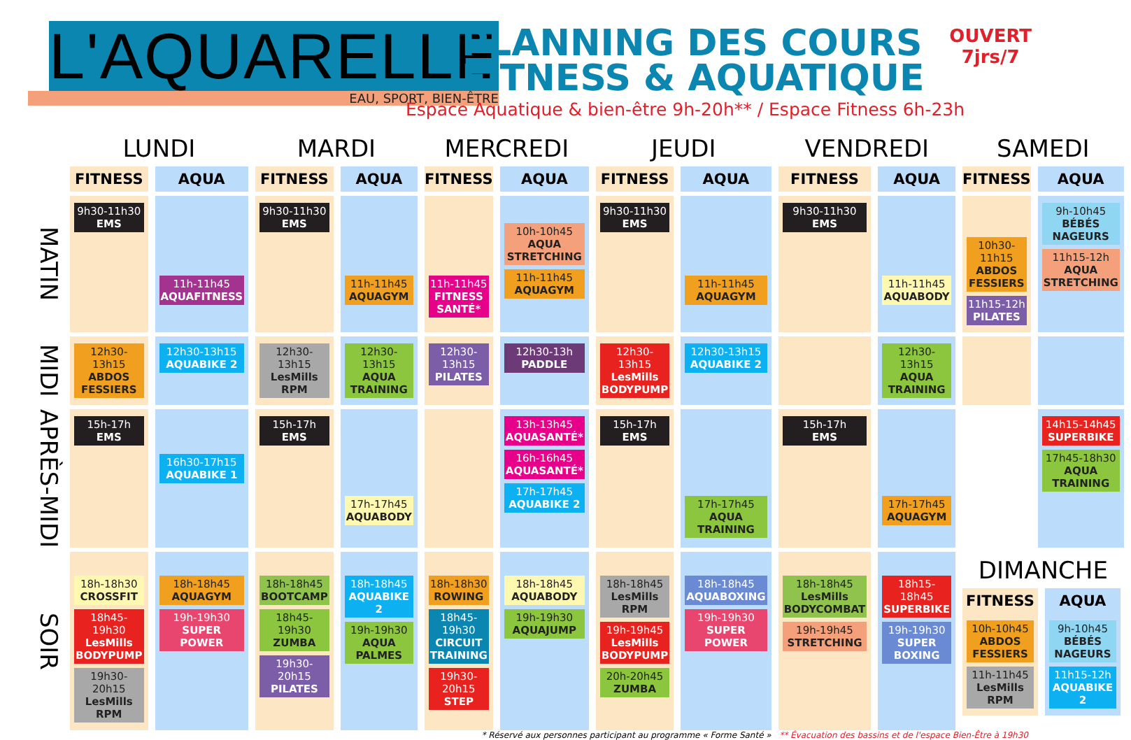L'AQUARELLE
EAU, SPORT, BIEN-ÊTRE
OUVERT
7jrs/7
PLANNING DES COURS
FITNESS & AQUATIQUE
Espace Aquatique & bien-être 9h-20h** / Espace Fitness 6h-23h
| | LUNDI | | MARDI | | MERCREDI | | JEUDI | | VENDREDI | | SAMEDI | |
| --- | --- | --- | --- | --- | --- | --- | --- | --- | --- | --- | --- | --- |
| | FITNESS | AQUA | FITNESS | AQUA | FITNESS | AQUA | FITNESS | AQUA | FITNESS | AQUA | FITNESS | AQUA |
| MATIN | 9h30-11h30 EMS | 11h-11h45 AQUAFITNESS | 9h30-11h30 EMS | 11h-11h45 AQUAGYM | 11h-11h45 FITNESS SANTÉ* | 10h-10h45 AQUA STRETCHING 11h-11h45 AQUAGYM | 9h30-11h30 EMS | 11h-11h45 AQUAGYM | 9h30-11h30 EMS | 11h-11h45 AQUABODY | 10h30-11h15 ABDOS FESSIERS 11h15-12h PILATES | 9h-10h45 BÉBÉS NAGEURS 11h15-12h AQUA STRETCHING |
| MIDI | 12h30-13h15 ABDOS FESSIERS | 12h30-13h15 AQUABIKE 2 | 12h30-13h15 LesMills RPM | 12h30-13h15 AQUA TRAINING | 12h30-13h15 PILATES | 12h30-13h PADDLE | 12h30-13h15 LesMills BODYPUMP | 12h30-13h15 AQUABIKE 2 | | 12h30-13h15 AQUA TRAINING | | |
| APRÈS-MIDI | 15h-17h EMS | 16h30-17h15 AQUABIKE 1 | 15h-17h EMS | 17h-17h45 AQUABODY | | 13h-13h45 AQUASANTÉ* 16h-16h45 AQUASANTÉ* 17h-17h45 AQUABIKE 2 | 15h-17h EMS | 17h-17h45 AQUA TRAINING | 15h-17h EMS | 17h-17h45 AQUAGYM | | 14h15-14h45 SUPERBIKE 17h45-18h30 AQUA TRAINING |
| SOIR | 18h-18h30 CROSSFIT 18h45-19h30 LesMills BODYPUMP 19h30-20h15 LesMills RPM | 18h-18h45 AQUAGYM 19h-19h30 SUPER POWER | 18h-18h45 BOOTCAMP 18h45-19h30 ZUMBA 19h30-20h15 PILATES | 18h-18h45 AQUABIKE 2 19h-19h30 AQUA PALMES | 18h-18h30 ROWING 18h45-19h30 CIRCUIT TRAINING 19h30-20h15 STEP | 18h-18h45 AQUABODY 19h-19h30 AQUAJUMP | 18h-18h45 LesMills RPM 19h-19h45 LesMills BODYPUMP 20h-20h45 ZUMBA | 18h-18h45 AQUABOXING 19h-19h30 SUPER POWER | 18h-18h45 LesMills BODYCOMBAT 19h-19h45 STRETCHING | 18h15-18h45 SUPERBIKE 19h-19h30 SUPER BOXING | DIMANCHE / FITNESS / AQUA / / --- / --- / / 10h-10h45 ABDOS FESSIERS 11h-11h45 LesMills RPM / 9h-10h45 BÉBÉS NAGEURS 11h15-12h AQUABIKE 2 / | |
* Réservé aux personnes participant au programme « Forme Santé » ** Évacuation des bassins et de l'espace Bien-Être à 19h30